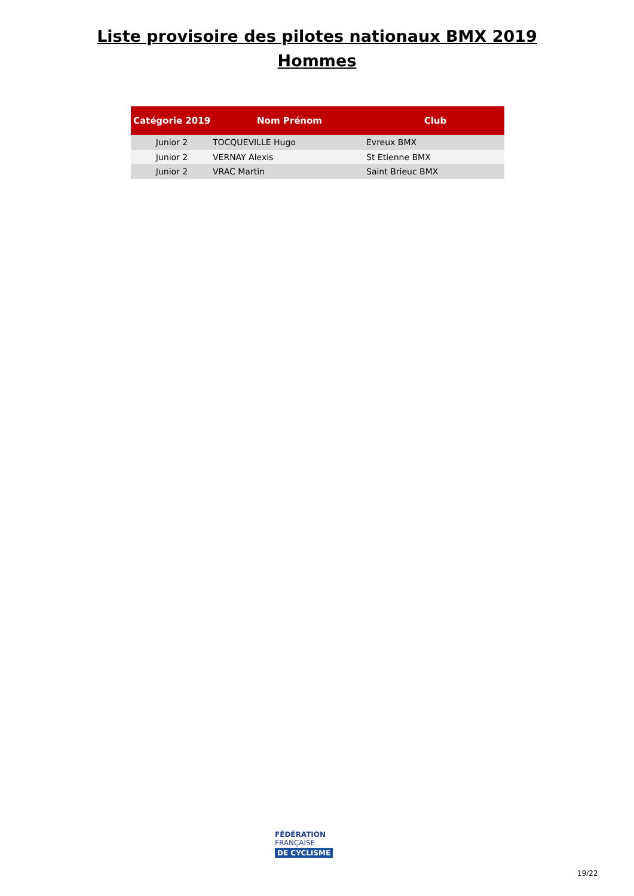Liste provisoire des pilotes nationaux BMX 2019
Hommes
| Catégorie 2019 | Nom Prénom | Club |
| --- | --- | --- |
| Junior 2 | TOCQUEVILLE Hugo | Evreux BMX |
| Junior 2 | VERNAY Alexis | St Etienne BMX |
| Junior 2 | VRAC Martin | Saint Brieuc BMX |
FÉDÉRATION
FRANÇAISE
DE CYCLISME
19/22